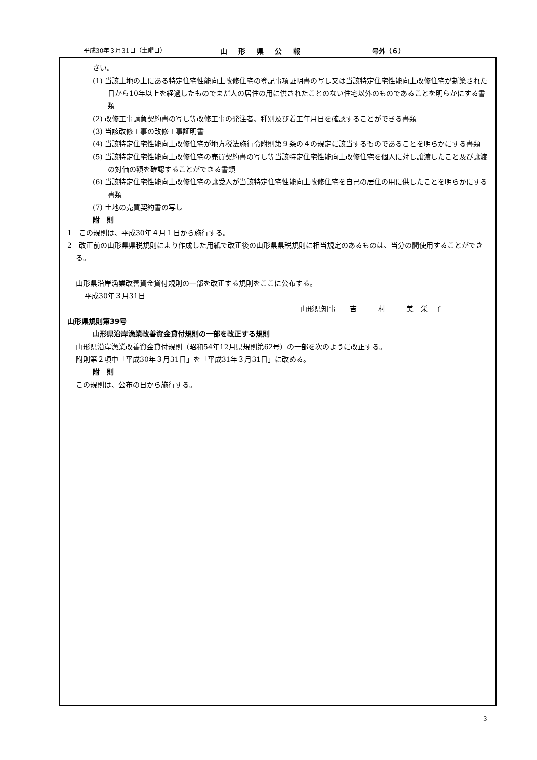平成30年３月31日（土曜日） 山形県公報 号外（６）
さい。
(1) 当該土地の上にある特定住宅性能向上改修住宅の登記事項証明書の写し又は当該特定住宅性能向上改修住宅が新築された日から10年以上を経過したものでまだ人の居住の用に供されたことのない住宅以外のものであることを明らかにする書類
(2) 改修工事請負契約書の写し等改修工事の発注者、種別及び着工年月日を確認することができる書類
(3) 当該改修工事の改修工事証明書
(4) 当該特定住宅性能向上改修住宅が地方税法施行令附則第９条の４の規定に該当するものであることを明らかにする書類
(5) 当該特定住宅性能向上改修住宅の売買契約書の写し等当該特定住宅性能向上改修住宅を個人に対し譲渡したこと及び譲渡の対価の額を確認することができる書類
(6) 当該特定住宅性能向上改修住宅の譲受人が当該特定住宅性能向上改修住宅を自己の居住の用に供したことを明らかにする書類
(7) 土地の売買契約書の写し
附　則
1　この規則は、平成30年４月１日から施行する。
2　改正前の山形県県税規則により作成した用紙で改正後の山形県県税規則に相当規定のあるものは、当分の間使用することができる。
山形県沿岸漁業改善資金貸付規則の一部を改正する規則をここに公布する。
平成30年３月31日
山形県知事　　吉　　　村　　　美　栄　子
山形県規則第39号
山形県沿岸漁業改善資金貸付規則の一部を改正する規則
山形県沿岸漁業改善資金貸付規則（昭和54年12月県規則第62号）の一部を次のように改正する。
附則第２項中「平成30年３月31日」を「平成31年３月31日」に改める。
附　則
この規則は、公布の日から施行する。
3